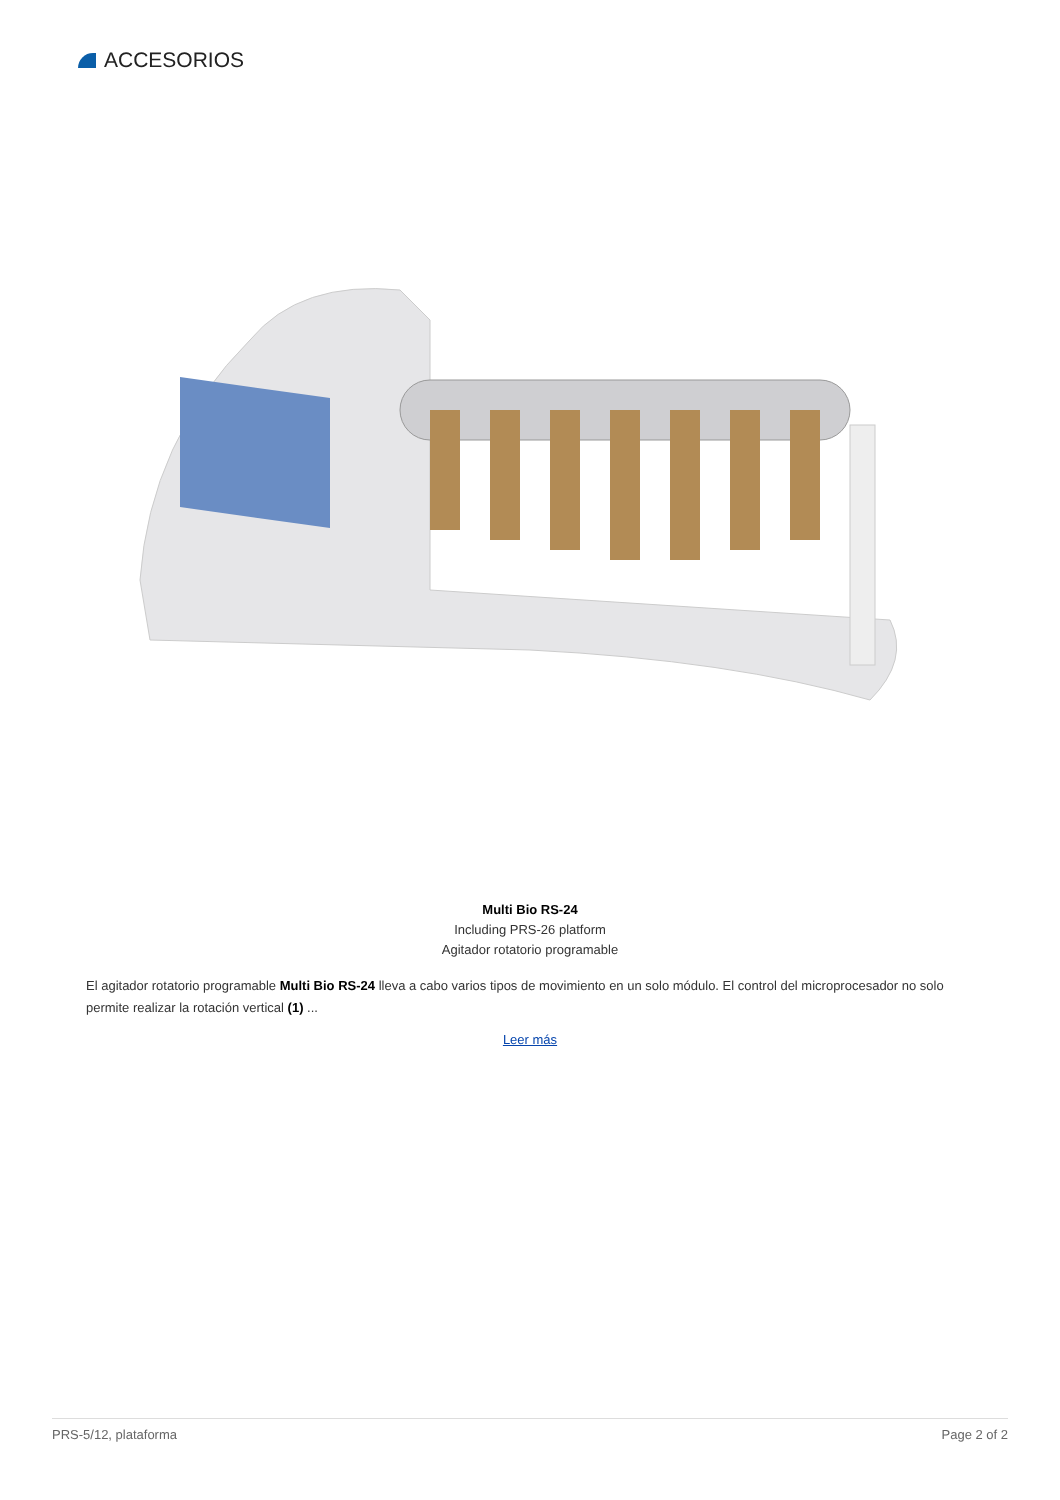ACCESORIOS
Multi Bio RS-24
Including PRS-26 platform
Agitador rotatorio programable
El agitador rotatorio programable Multi Bio RS-24 lleva a cabo varios tipos de movimiento en un solo módulo. El control del microprocesador no solo permite realizar la rotación vertical (1) ...
Leer más
PRS-5/12, plataforma Page 2 of 2